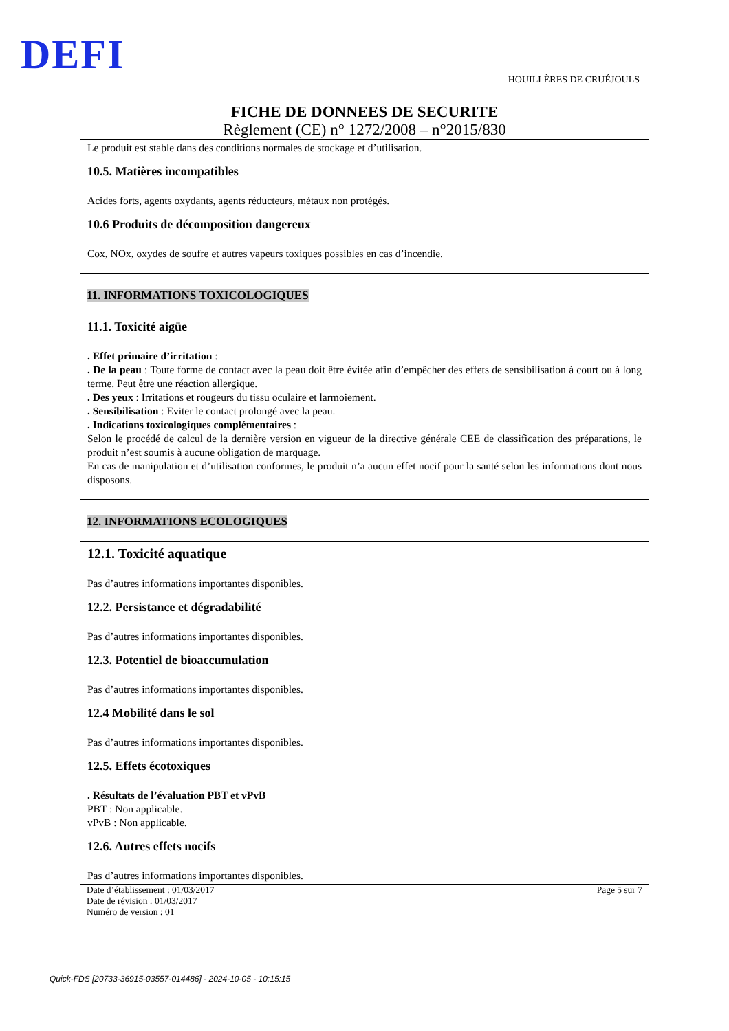DEFI HOUILLÈRES DE CRUÉJOULS
FICHE DE DONNEES DE SECURITE
Règlement (CE) n° 1272/2008 – n°2015/830
Le produit est stable dans des conditions normales de stockage et d’utilisation.
10.5. Matières incompatibles
Acides forts, agents oxydants, agents réducteurs, métaux non protégés.
10.6 Produits de décomposition dangereux
Cox, NOx, oxydes de soufre et autres vapeurs toxiques possibles en cas d’incendie.
11. INFORMATIONS TOXICOLOGIQUES
11.1. Toxicité aigüe
. Effet primaire d’irritation :
. De la peau : Toute forme de contact avec la peau doit être évitée afin d’empêcher des effets de sensibilisation à court ou à long terme. Peut être une réaction allergique.
. Des yeux : Irritations et rougeurs du tissu oculaire et larmoiement.
. Sensibilisation : Eviter le contact prolongé avec la peau.
. Indications toxicologiques complémentaires :
Selon le procédé de calcul de la dernière version en vigueur de la directive générale CEE de classification des préparations, le produit n’est soumis à aucune obligation de marquage.
En cas de manipulation et d’utilisation conformes, le produit n’a aucun effet nocif pour la santé selon les informations dont nous disposons.
12. INFORMATIONS ECOLOGIQUES
12.1. Toxicité aquatique
Pas d’autres informations importantes disponibles.
12.2. Persistance et dégradabilité
Pas d’autres informations importantes disponibles.
12.3. Potentiel de bioaccumulation
Pas d’autres informations importantes disponibles.
12.4 Mobilité dans le sol
Pas d’autres informations importantes disponibles.
12.5. Effets écotoxiques
. Résultats de l’évaluation PBT et vPvB
PBT : Non applicable.
vPvB : Non applicable.
12.6. Autres effets nocifs
Pas d’autres informations importantes disponibles.
Date d’établissement : 01/03/2017
Date de révision : 01/03/2017
Numéro de version : 01
Page 5 sur 7
Quick-FDS [20733-36915-03557-014486] - 2024-10-05 - 10:15:15